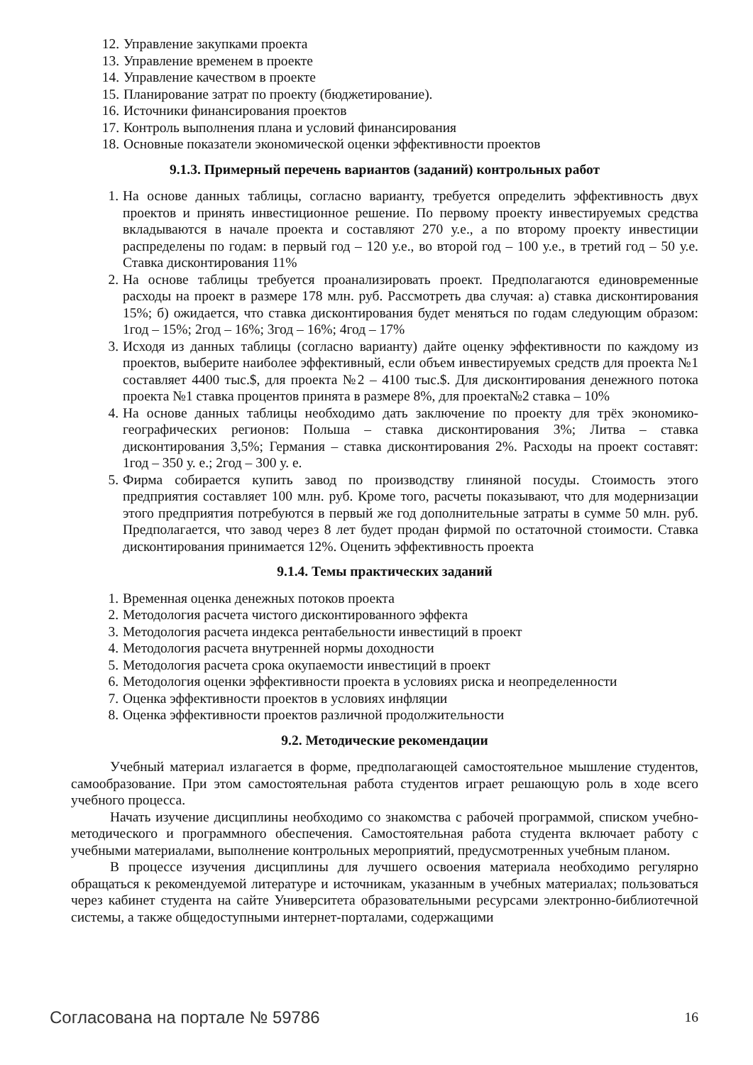12. Управление закупками проекта
13. Управление временем в проекте
14. Управление качеством в проекте
15. Планирование затрат по проекту (бюджетирование).
16. Источники финансирования проектов
17. Контроль выполнения плана и условий финансирования
18. Основные показатели экономической оценки эффективности проектов
9.1.3. Примерный перечень вариантов (заданий) контрольных работ
1. На основе данных таблицы, согласно варианту, требуется определить эффективность двух проектов и принять инвестиционное решение. По первому проекту инвестируемых средства вкладываются в начале проекта и составляют 270 у.е., а по второму проекту инвестиции распределены по годам: в первый год – 120 у.е., во второй год – 100 у.е., в третий год – 50 у.е. Ставка дисконтирования 11%
2. На основе таблицы требуется проанализировать проект. Предполагаются единовременные расходы на проект в размере 178 млн. руб. Рассмотреть два случая: а) ставка дисконтирования 15%; б) ожидается, что ставка дисконтирования будет меняться по годам следующим образом: 1год – 15%; 2год – 16%; 3год – 16%; 4год – 17%
3. Исходя из данных таблицы (согласно варианту) дайте оценку эффективности по каждому из проектов, выберите наиболее эффективный, если объем инвестируемых средств для проекта №1 составляет 4400 тыс.$, для проекта №2 – 4100 тыс.$. Для дисконтирования денежного потока проекта №1 ставка процентов принята в размере 8%, для проекта№2 ставка – 10%
4. На основе данных таблицы необходимо дать заключение по проекту для трёх экономико-географических регионов: Польша – ставка дисконтирования 3%; Литва – ставка дисконтирования 3,5%; Германия – ставка дисконтирования 2%. Расходы на проект составят: 1год – 350 у. е.; 2год – 300 у. е.
5. Фирма собирается купить завод по производству глиняной посуды. Стоимость этого предприятия составляет 100 млн. руб. Кроме того, расчеты показывают, что для модернизации этого предприятия потребуются в первый же год дополнительные затраты в сумме 50 млн. руб. Предполагается, что завод через 8 лет будет продан фирмой по остаточной стоимости. Ставка дисконтирования принимается 12%. Оценить эффективность проекта
9.1.4. Темы практических заданий
1. Временная оценка денежных потоков проекта
2. Методология расчета чистого дисконтированного эффекта
3. Методология расчета индекса рентабельности инвестиций в проект
4. Методология расчета внутренней нормы доходности
5. Методология расчета срока окупаемости инвестиций в проект
6. Методология оценки эффективности проекта в условиях риска и неопределенности
7. Оценка эффективности проектов в условиях инфляции
8. Оценка эффективности проектов различной продолжительности
9.2. Методические рекомендации
Учебный материал излагается в форме, предполагающей самостоятельное мышление студентов, самообразование. При этом самостоятельная работа студентов играет решающую роль в ходе всего учебного процесса.
Начать изучение дисциплины необходимо со знакомства с рабочей программой, списком учебно-методического и программного обеспечения. Самостоятельная работа студента включает работу с учебными материалами, выполнение контрольных мероприятий, предусмотренных учебным планом.
В процессе изучения дисциплины для лучшего освоения материала необходимо регулярно обращаться к рекомендуемой литературе и источникам, указанным в учебных материалах; пользоваться через кабинет студента на сайте Университета образовательными ресурсами электронно-библиотечной системы, а также общедоступными интернет-порталами, содержащими
Согласована на портале № 59786 16